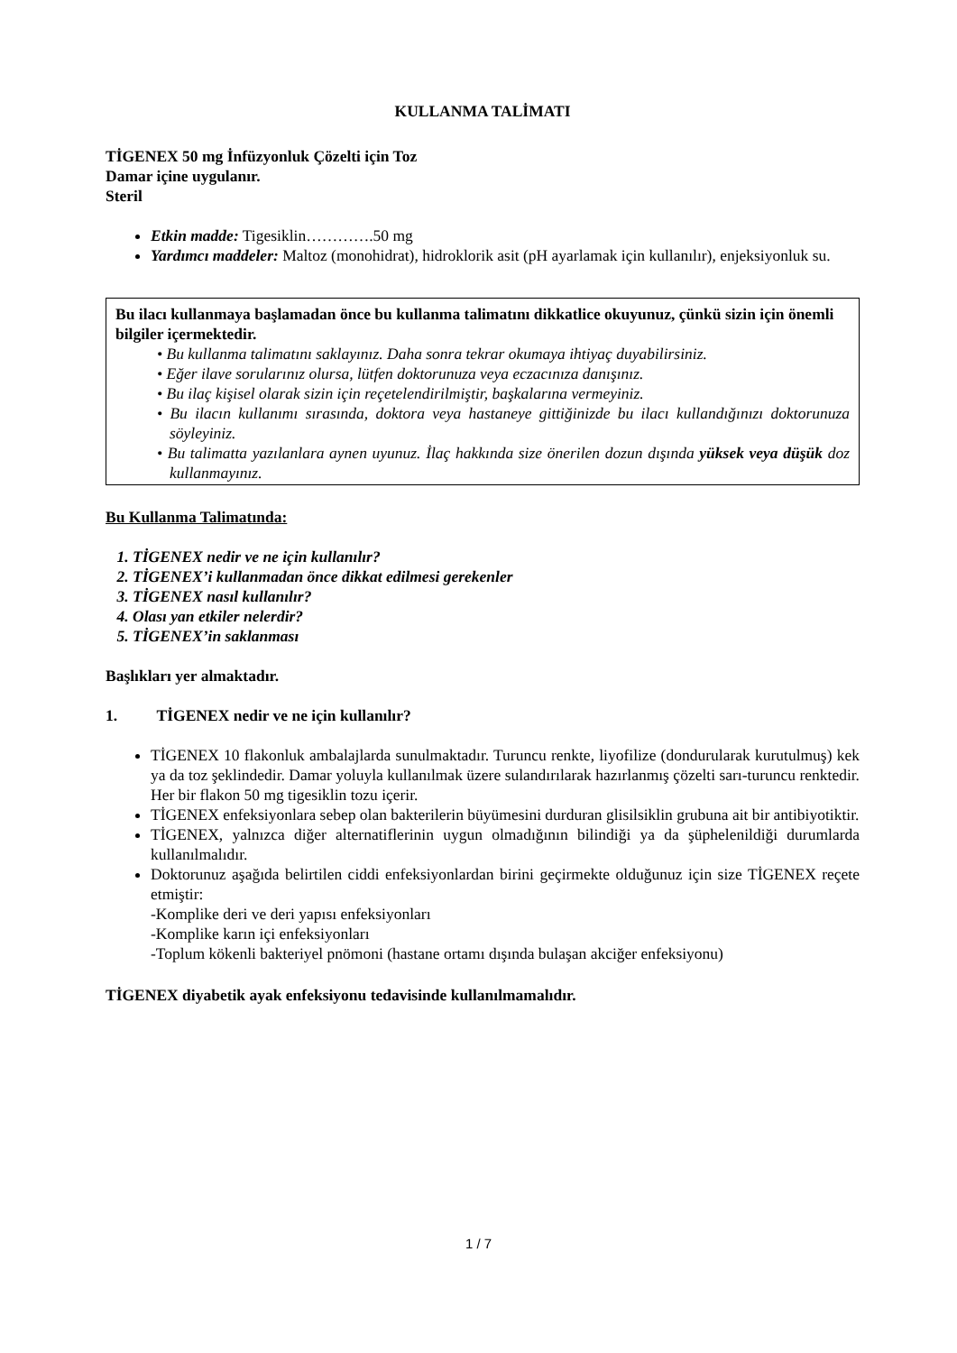KULLANMA TALİMATI
TİGENEX 50 mg İnfüzyonluk Çözelti için Toz
Damar içine uygulanır.
Steril
Etkin madde: Tigesiklin………….50 mg
Yardımcı maddeler: Maltoz (monohidrat), hidroklorik asit (pH ayarlamak için kullanılır), enjeksiyonluk su.
Bu ilacı kullanmaya başlamadan önce bu kullanma talimatını dikkatlice okuyunuz, çünkü sizin için önemli bilgiler içermektedir.
• Bu kullanma talimatını saklayınız. Daha sonra tekrar okumaya ihtiyaç duyabilirsiniz.
• Eğer ilave sorularınız olursa, lütfen doktorunuza veya eczacınıza danışınız.
• Bu ilaç kişisel olarak sizin için reçetelendirilmiştir, başkalarına vermeyiniz.
• Bu ilacın kullanımı sırasında, doktora veya hastaneye gittiğinizde bu ilacı kullandığınızı doktorunuza söyleyiniz.
• Bu talimatta yazılanlara aynen uyunuz. İlaç hakkında size önerilen dozun dışında yüksek veya düşük doz kullanmayınız.
Bu Kullanma Talimatında:
1. TİGENEX nedir ve ne için kullanılır?
2. TİGENEX’i kullanmadan önce dikkat edilmesi gerekenler
3. TİGENEX nasıl kullanılır?
4. Olası yan etkiler nelerdir?
5. TİGENEX’in saklanması
Başlıkları yer almaktadır.
1. TİGENEX nedir ve ne için kullanılır?
TİGENEX 10 flakonluk ambalajlarda sunulmaktadır. Turuncu renkte, liyofilize (dondurularak kurutulmuş) kek ya da toz şeklindedir. Damar yoluyla kullanılmak üzere sulandırılarak hazırlanmış çözelti sarı-turuncu renktedir. Her bir flakon 50 mg tigesiklin tozu içerir.
TİGENEX enfeksiyonlara sebep olan bakterilerin büyümesini durduran glisilsiklin grubuna ait bir antibiyotiktir.
TİGENEX, yalnızca diğer alternatiflerinin uygun olmadığının bilindiği ya da şüphelenildiği durumlarda kullanılmalıdır.
Doktorunuz aşağıda belirtilen ciddi enfeksiyonlardan birini geçirmekte olduğunuz için size TİGENEX reçete etmiştir:
-Komplike deri ve deri yapısı enfeksiyonları
-Komplike karın içi enfeksiyonları
-Toplum kökenli bakteriyel pnömoni (hastane ortamı dışında bulaşan akciğer enfeksiyonu)
TİGENEX diyabetik ayak enfeksiyonu tedavisinde kullanılmamalıdır.
1 / 7